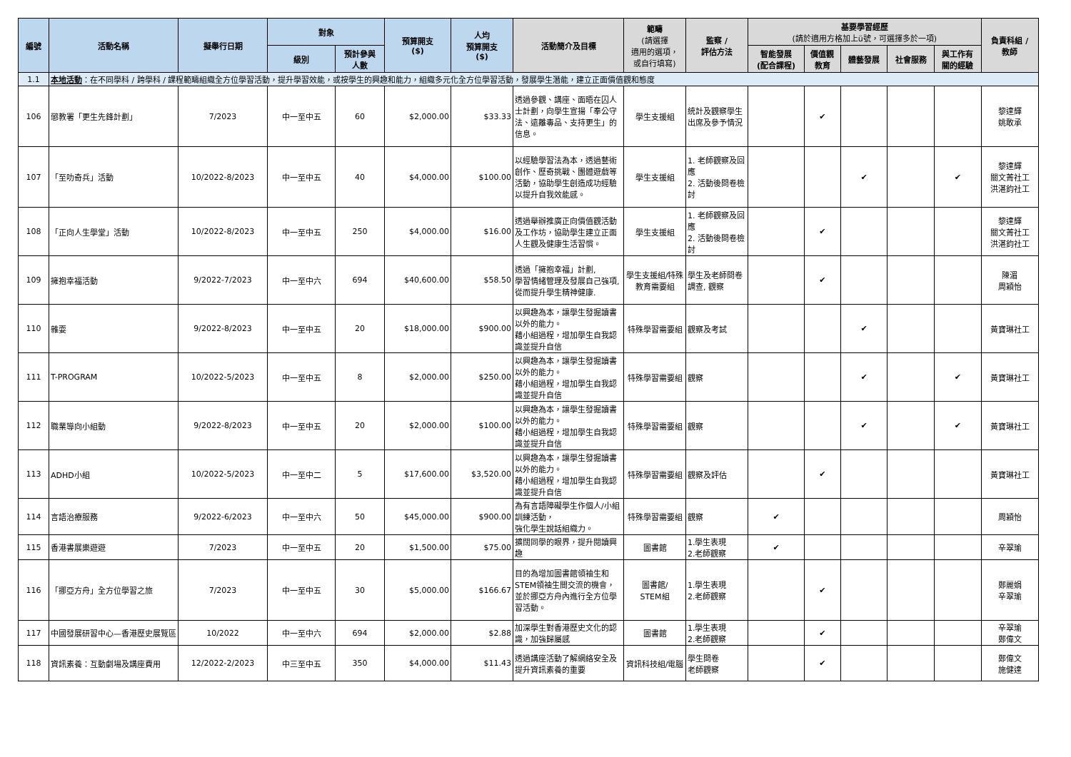| 編號 | 活動名稱 | 擬舉行日期 | 對象 | | 預算開支 ($) | 人均 預算開支 ($) | 活動簡介及目標 | 範疇 (請選擇 適用的選項， 或自行填寫) | 監察 / 評估方法 | 基要學習經歷 (請於適用方格加上ü號，可選擇多於一項) | | | | | 負責科組 / 教師 |
| --- | --- | --- | --- | --- | --- | --- | --- | --- | --- | --- | --- | --- | --- | --- | --- |
| | | | 級別 | 預計參與 人數 | | | | | | 智能發展 (配合課程) | 價值觀 教育 | 體藝發展 | 社會服務 | 與工作有 關的經驗 | |
| 1.1 | 本地活動 ：在不同學科 / 跨學科 / 課程範疇組織全方位學習活動，提升學習效能，或按學生的興趣和能力，組織多元化全方位學習活動，發展學生潛能，建立正面價值觀和態度 | | | | | | | | | | | | | | |
| 106 | 懲教署「更生先鋒計劃」 | 7/2023 | 中一至中五 | 60 | $2,000.00 | $33.33 | 透過參觀、講座、面晤在囚人士計劃，向學生宣揚「奉公守法、遠離毒品、支持更生」的信息。 | 學生支援組 | 統計及觀察學生出席及參予情況 | | ✔ | | | | 黎達輝 姚敢承 |
| 107 | 「至叻奇兵」活動 | 10/2022-8/2023 | 中一至中五 | 40 | $4,000.00 | $100.00 | 以經驗學習法為本，透過藝術創作、歷奇挑戰、團體遊戲等活動，協助學生創造成功經驗以提升自我效能感。 | 學生支援組 | 1. 老師觀察及回應 2. 活動後問卷檢討 | | | ✔ | | ✔ | 黎達輝 關文菁社工 洪湛鈞社工 |
| 108 | 「正向人生學堂」活動 | 10/2022-8/2023 | 中一至中五 | 250 | $4,000.00 | $16.00 | 透過舉辦推廣正向價值觀活動及工作坊，協助學生建立正面人生觀及健康生活習慣。 | 學生支援組 | 1. 老師觀察及回應 2. 活動後問卷檢討 | | ✔ | | | | 黎達輝 關文菁社工 洪湛鈞社工 |
| 109 | 擁抱幸福活動 | 9/2022-7/2023 | 中一至中六 | 694 | $40,600.00 | $58.50 | 透過「擁抱幸福」計劃, 學習情緒管理及發展自己強項, 從而提升學生精神健康. | 學生支援組/特殊教育需要組 | 學生及老師問卷調查, 觀察 | | ✔ | | | | 陳湄 周穎怡 |
| 110 | 雜耍 | 9/2022-8/2023 | 中一至中五 | 20 | $18,000.00 | $900.00 | 以興趣為本，讓學生發掘讀書以外的能力。 藉小組過程，增加學生自我認識並提升自信 | 特殊學習需要組 | 觀察及考試 | | | ✔ | | | 黃寶琳社工 |
| 111 | T-PROGRAM | 10/2022-5/2023 | 中一至中五 | 8 | $2,000.00 | $250.00 | 以興趣為本，讓學生發掘讀書以外的能力。 藉小組過程，增加學生自我認識並提升自信 | 特殊學習需要組 | 觀察 | | | ✔ | | ✔ | 黃寶琳社工 |
| 112 | 職業導向小組動 | 9/2022-8/2023 | 中一至中五 | 20 | $2,000.00 | $100.00 | 以興趣為本，讓學生發掘讀書以外的能力。 藉小組過程，增加學生自我認識並提升自信 | 特殊學習需要組 | 觀察 | | | ✔ | | ✔ | 黃寶琳社工 |
| 113 | ADHD小組 | 10/2022-5/2023 | 中一至中二 | 5 | $17,600.00 | $3,520.00 | 以興趣為本，讓學生發掘讀書以外的能力。 藉小組過程，增加學生自我認識並提升自信 | 特殊學習需要組 | 觀察及評估 | | ✔ | | | | 黃寶琳社工 |
| 114 | 言語治療服務 | 9/2022-6/2023 | 中一至中六 | 50 | $45,000.00 | $900.00 | 為有言語障礙學生作個人/小組訓練活動， 強化學生說話組織力。 | 特殊學習需要組 | 觀察 | ✔ | | | | | 周穎怡 |
| 115 | 香港書展樂遊遊 | 7/2023 | 中一至中五 | 20 | $1,500.00 | $75.00 | 擴闊同學的眼界，提升閱讀興趣 | 圖書館 | 1.學生表現 2.老師觀察 | ✔ | | | | | 辛翠瑜 |
| 116 | 「挪亞方舟」全方位學習之旅 | 7/2023 | 中一至中五 | 30 | $5,000.00 | $166.67 | 目的為增加圖書館領袖生和STEM領袖生間交流的機會，並於挪亞方舟內進行全方位學習活動。 | 圖書館/ STEM組 | 1.學生表現 2.老師觀察 | | ✔ | | | | 鄭麗娟 辛翠瑜 |
| 117 | 中國發展研習中心—香港歷史展覽區 | 10/2022 | 中一至中六 | 694 | $2,000.00 | $2.88 | 加深學生對香港歷史文化的認識，加強歸屬感 | 圖書館 | 1.學生表現 2.老師觀察 | | ✔ | | | | 辛翠瑜 鄭偉文 |
| 118 | 資訊素養：互動劇場及講座費用 | 12/2022-2/2023 | 中三至中五 | 350 | $4,000.00 | $11.43 | 透過講座活動了解網絡安全及提升資訊素養的重要 | 資訊科技組/電腦 | 學生問卷 老師觀察 | | ✔ | | | | 鄭偉文 施健達 |